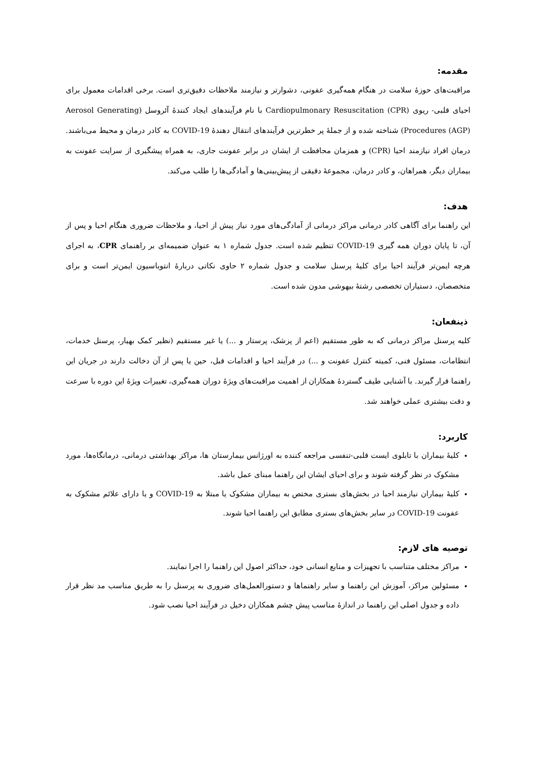مقدمه:
مراقبت‌های حوزهٔ سلامت در هنگام همه‌گیری عفونی، دشوارتر و نیازمند ملاحظات دقیق‌تری است. برخی اقدامات معمول برای احیای قلبی- ریوی Cardiopulmonary Resuscitation (CPR) با نام فرآیندهای ایجاد کنندهٔ آئروسل (Aerosol Generating Procedures (AGP)) شناخته شده و از جملهٔ پر خطرترین فرآیندهای انتقال دهندهٔ COVID-19 به کادر درمان و محیط می‌باشند. درمان افراد نیازمند احیا (CPR) و همزمان محافظت از ایشان در برابر عفونت جاری، به همراه پیشگیری از سرایت عفونت به بیماران دیگر، همراهان، و کادر درمان، مجموعهٔ دقیقی از پیش‌بینی‌ها و آمادگی‌ها را طلب می‌کند.
هدف:
این راهنما برای آگاهی کادر درمانی مراکز درمانی از آمادگی‌های مورد نیاز پیش از احیا، و ملاحظات ضروری هنگام احیا و پس از آن، تا پایان دوران همه گیری COVID-19 تنظیم شده است. جدول شماره ۱ به عنوان ضمیمه‌ای بر راهنمای CPR، به اجرای هرچه ایمن‌تر فرآیند احیا برای کلیهٔ پرسنل سلامت و جدول شماره ۲ حاوی نکاتی دربارهٔ انتوباسیون ایمن‌تر است و برای متخصصان، دستیاران تخصصی رشتهٔ بیهوشی مدون شده است.
ذینفعان:
کلیه پرسنل مراکز درمانی که به طور مستقیم (اعم از پزشک، پرستار و ...) یا غیر مستقیم (نظیر کمک بهیار، پرسنل خدمات، انتظامات، مسئول فنی، کمیته کنترل عفونت و ...) در فرآیند احیا و اقدامات قبل، حین یا پس از آن دخالت دارند در جریان این راهنما قرار گیرند. با آشنایی طیف گستردهٔ همکاران از اهمیت مراقبت‌های ویژهٔ دوران همه‌گیری، تغییرات ویژهٔ این دوره با سرعت و دقت بیشتری عملی خواهند شد.
کاربرد:
کلیهٔ بیماران با تابلوی ایست قلبی-تنفسی مراجعه کننده به اورژانس بیمارستان ها، مراکز بهداشتی درمانی، درمانگاه‌ها، مورد مشکوک در نظر گرفته شوند و برای احیای ایشان این راهنما مبنای عمل باشد.
کلیهٔ بیماران نیازمند احیا در بخش‌های بستری مختص به بیماران مشکوک یا مبتلا به COVID-19 و یا دارای علائم مشکوک به عفونت COVID-19 در سایر بخش‌های بستری مطابق این راهنما احیا شوند.
توصیه های لازم:
مراکز مختلف متناسب با تجهیزات و منابع انسانی خود، حداکثر اصول این راهنما را اجرا نمایند.
مسئولین مراکز، آموزش این راهنما و سایر راهنماها و دستورالعمل‌های ضروری به پرسنل را به طریق مناسب مد نظر قرار داده و جدول اصلی این راهنما در اندازهٔ مناسب پیش چشم همکاران دخیل در فرآیند احیا نصب شود.